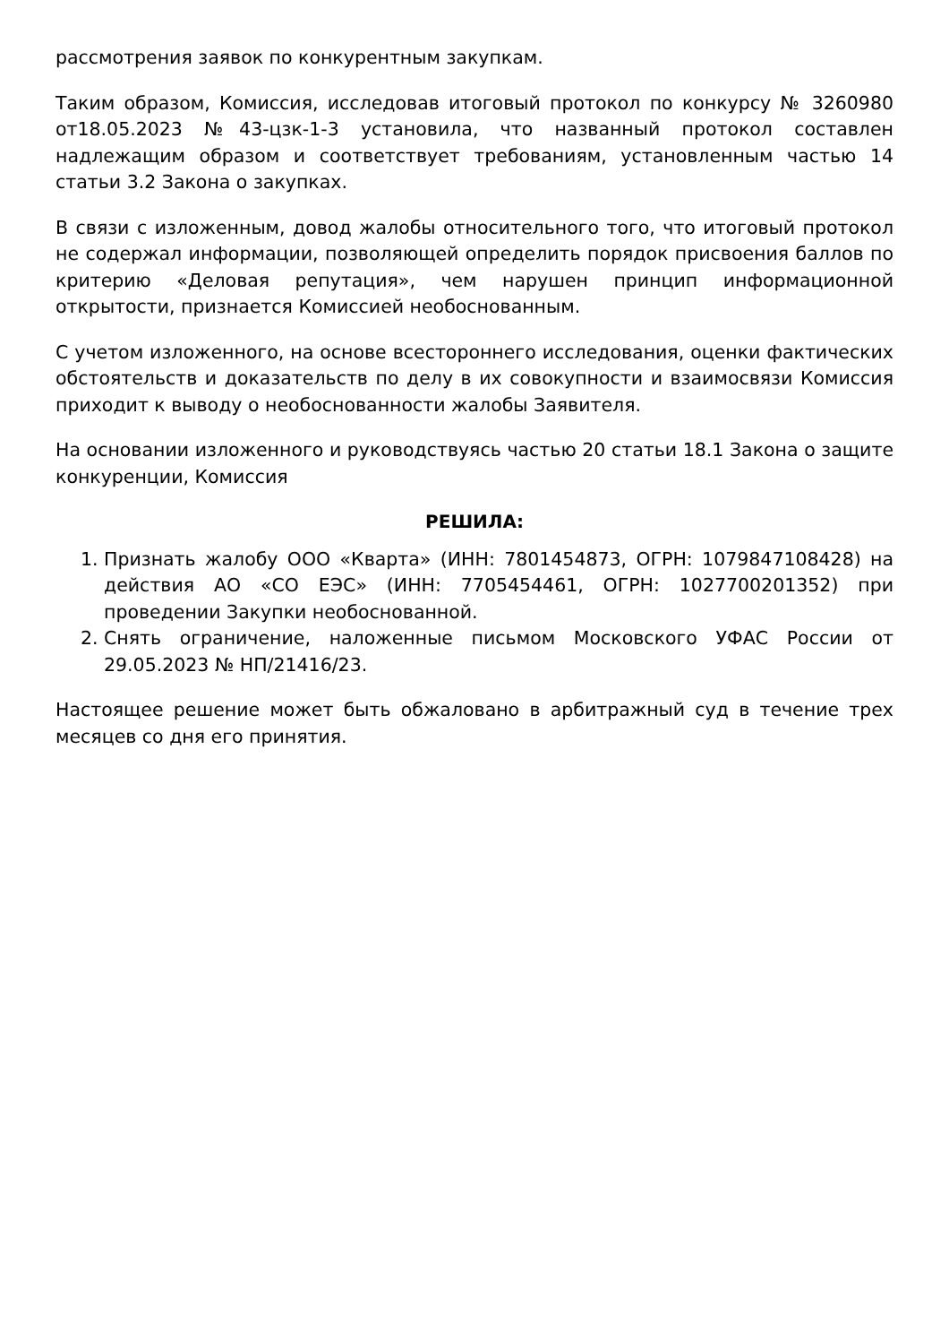рассмотрения заявок по конкурентным закупкам.
Таким образом, Комиссия, исследовав итоговый протокол по конкурсу № 3260980 от18.05.2023 №43-цзк-1-3 установила, что названный протокол составлен надлежащим образом и соответствует требованиям, установленным частью 14 статьи 3.2 Закона о закупках.
В связи с изложенным, довод жалобы относительного того, что итоговый протокол не содержал информации, позволяющей определить порядок присвоения баллов по критерию «Деловая репутация», чем нарушен принцип информационной открытости, признается Комиссией необоснованным.
С учетом изложенного, на основе всестороннего исследования, оценки фактических обстоятельств и доказательств по делу в их совокупности и взаимосвязи Комиссия приходит к выводу о необоснованности жалобы Заявителя.
На основании изложенного и руководствуясь частью 20 статьи 18.1 Закона о защите конкуренции, Комиссия
РЕШИЛА:
1. Признать жалобу ООО «Кварта» (ИНН: 7801454873, ОГРН: 1079847108428) на действия АО «СО ЕЭС» (ИНН: 7705454461, ОГРН: 1027700201352) при проведении Закупки необоснованной.
2. Снять ограничение, наложенные письмом Московского УФАС России от 29.05.2023 № НП/21416/23.
Настоящее решение может быть обжаловано в арбитражный суд в течение трех месяцев со дня его принятия.